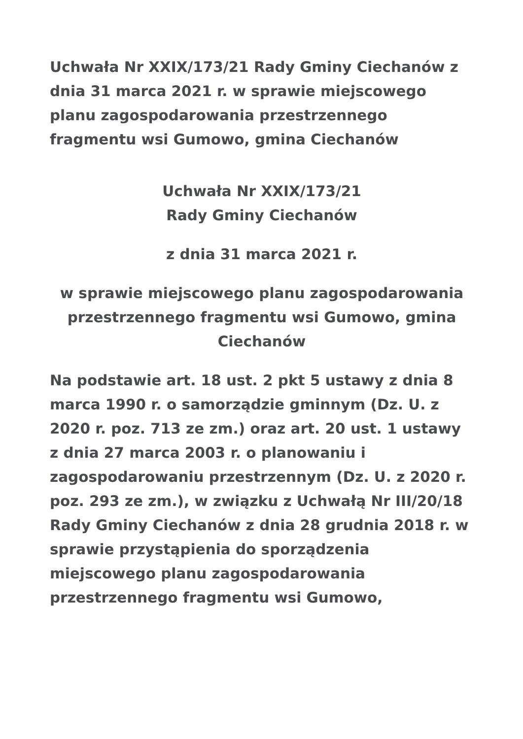Uchwała Nr XXIX/173/21 Rady Gminy Ciechanów z dnia 31 marca 2021 r. w sprawie miejscowego planu zagospodarowania przestrzennego fragmentu wsi Gumowo, gmina Ciechanów
Uchwała Nr XXIX/173/21
Rady Gminy Ciechanów
z dnia 31 marca 2021 r.
w sprawie miejscowego planu zagospodarowania przestrzennego fragmentu wsi Gumowo, gmina Ciechanów
Na podstawie art. 18 ust. 2 pkt 5 ustawy z dnia 8 marca 1990 r. o samorządzie gminnym (Dz. U. z 2020 r. poz. 713 ze zm.) oraz art. 20 ust. 1 ustawy z dnia 27 marca 2003 r. o planowaniu i zagospodarowaniu przestrzennym (Dz. U. z 2020 r. poz. 293 ze zm.), w związku z Uchwałą Nr III/20/18 Rady Gminy Ciechanów z dnia 28 grudnia 2018 r. w sprawie przystąpienia do sporządzenia miejscowego planu zagospodarowania przestrzennego fragmentu wsi Gumowo,